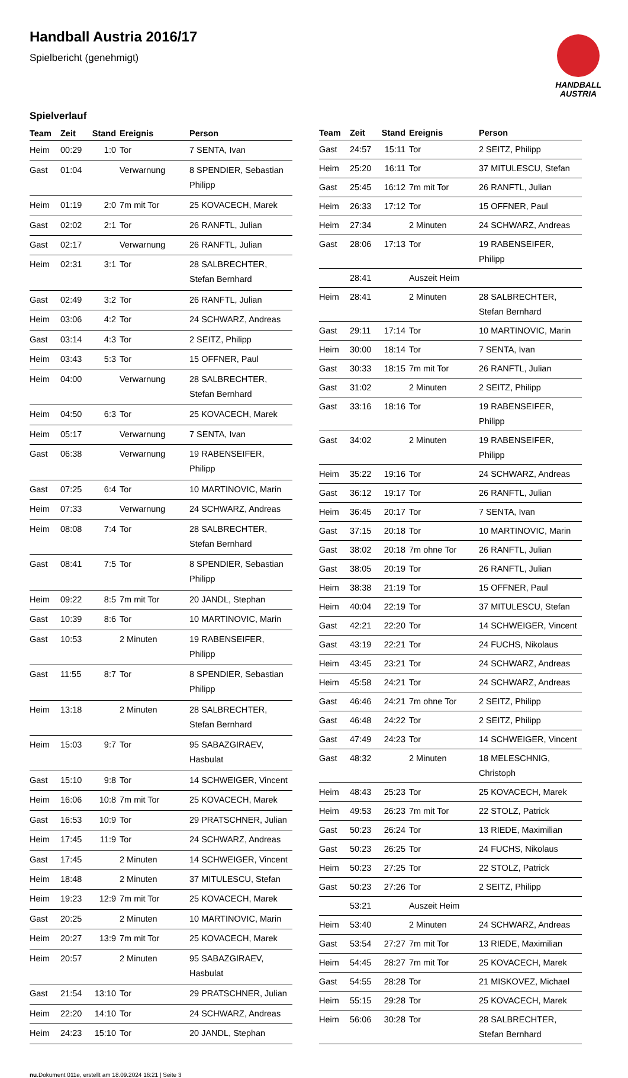Handball Austria 2016/17
Spielbericht (genehmigt)
HANDBALL
AUSTRIA
Spielverlauf
| Team | Zeit | Stand | Ereignis | Person |
| --- | --- | --- | --- | --- |
| Heim | 00:29 | 1:0 | Tor | 7 SENTA, Ivan |
| Gast | 01:04 | | Verwarnung | 8 SPENDIER, Sebastian Philipp |
| Heim | 01:19 | 2:0 | 7m mit Tor | 25 KOVACECH, Marek |
| Gast | 02:02 | 2:1 | Tor | 26 RANFTL, Julian |
| Gast | 02:17 | | Verwarnung | 26 RANFTL, Julian |
| Heim | 02:31 | 3:1 | Tor | 28 SALBRECHTER, Stefan Bernhard |
| Gast | 02:49 | 3:2 | Tor | 26 RANFTL, Julian |
| Heim | 03:06 | 4:2 | Tor | 24 SCHWARZ, Andreas |
| Gast | 03:14 | 4:3 | Tor | 2 SEITZ, Philipp |
| Heim | 03:43 | 5:3 | Tor | 15 OFFNER, Paul |
| Heim | 04:00 | | Verwarnung | 28 SALBRECHTER, Stefan Bernhard |
| Heim | 04:50 | 6:3 | Tor | 25 KOVACECH, Marek |
| Heim | 05:17 | | Verwarnung | 7 SENTA, Ivan |
| Gast | 06:38 | | Verwarnung | 19 RABENSEIFER, Philipp |
| Gast | 07:25 | 6:4 | Tor | 10 MARTINOVIC, Marin |
| Heim | 07:33 | | Verwarnung | 24 SCHWARZ, Andreas |
| Heim | 08:08 | 7:4 | Tor | 28 SALBRECHTER, Stefan Bernhard |
| Gast | 08:41 | 7:5 | Tor | 8 SPENDIER, Sebastian Philipp |
| Heim | 09:22 | 8:5 | 7m mit Tor | 20 JANDL, Stephan |
| Gast | 10:39 | 8:6 | Tor | 10 MARTINOVIC, Marin |
| Gast | 10:53 | | 2 Minuten | 19 RABENSEIFER, Philipp |
| Gast | 11:55 | 8:7 | Tor | 8 SPENDIER, Sebastian Philipp |
| Heim | 13:18 | | 2 Minuten | 28 SALBRECHTER, Stefan Bernhard |
| Heim | 15:03 | 9:7 | Tor | 95 SABAZGIRAEV, Hasbulat |
| Gast | 15:10 | 9:8 | Tor | 14 SCHWEIGER, Vincent |
| Heim | 16:06 | 10:8 | 7m mit Tor | 25 KOVACECH, Marek |
| Gast | 16:53 | 10:9 | Tor | 29 PRATSCHNER, Julian |
| Heim | 17:45 | 11:9 | Tor | 24 SCHWARZ, Andreas |
| Gast | 17:45 | | 2 Minuten | 14 SCHWEIGER, Vincent |
| Heim | 18:48 | | 2 Minuten | 37 MITULESCU, Stefan |
| Heim | 19:23 | 12:9 | 7m mit Tor | 25 KOVACECH, Marek |
| Gast | 20:25 | | 2 Minuten | 10 MARTINOVIC, Marin |
| Heim | 20:27 | 13:9 | 7m mit Tor | 25 KOVACECH, Marek |
| Heim | 20:57 | | 2 Minuten | 95 SABAZGIRAEV, Hasbulat |
| Gast | 21:54 | 13:10 | Tor | 29 PRATSCHNER, Julian |
| Heim | 22:20 | 14:10 | Tor | 24 SCHWARZ, Andreas |
| Heim | 24:23 | 15:10 | Tor | 20 JANDL, Stephan |
| Team | Zeit | Stand | Ereignis | Person |
| --- | --- | --- | --- | --- |
| Gast | 24:57 | 15:11 | Tor | 2 SEITZ, Philipp |
| Heim | 25:20 | 16:11 | Tor | 37 MITULESCU, Stefan |
| Gast | 25:45 | 16:12 | 7m mit Tor | 26 RANFTL, Julian |
| Heim | 26:33 | 17:12 | Tor | 15 OFFNER, Paul |
| Heim | 27:34 | | 2 Minuten | 24 SCHWARZ, Andreas |
| Gast | 28:06 | 17:13 | Tor | 19 RABENSEIFER, Philipp |
| | 28:41 | | Auszeit Heim | |
| Heim | 28:41 | | 2 Minuten | 28 SALBRECHTER, Stefan Bernhard |
| Gast | 29:11 | 17:14 | Tor | 10 MARTINOVIC, Marin |
| Heim | 30:00 | 18:14 | Tor | 7 SENTA, Ivan |
| Gast | 30:33 | 18:15 | 7m mit Tor | 26 RANFTL, Julian |
| Gast | 31:02 | | 2 Minuten | 2 SEITZ, Philipp |
| Gast | 33:16 | 18:16 | Tor | 19 RABENSEIFER, Philipp |
| Gast | 34:02 | | 2 Minuten | 19 RABENSEIFER, Philipp |
| Heim | 35:22 | 19:16 | Tor | 24 SCHWARZ, Andreas |
| Gast | 36:12 | 19:17 | Tor | 26 RANFTL, Julian |
| Heim | 36:45 | 20:17 | Tor | 7 SENTA, Ivan |
| Gast | 37:15 | 20:18 | Tor | 10 MARTINOVIC, Marin |
| Gast | 38:02 | 20:18 | 7m ohne Tor | 26 RANFTL, Julian |
| Gast | 38:05 | 20:19 | Tor | 26 RANFTL, Julian |
| Heim | 38:38 | 21:19 | Tor | 15 OFFNER, Paul |
| Heim | 40:04 | 22:19 | Tor | 37 MITULESCU, Stefan |
| Gast | 42:21 | 22:20 | Tor | 14 SCHWEIGER, Vincent |
| Gast | 43:19 | 22:21 | Tor | 24 FUCHS, Nikolaus |
| Heim | 43:45 | 23:21 | Tor | 24 SCHWARZ, Andreas |
| Heim | 45:58 | 24:21 | Tor | 24 SCHWARZ, Andreas |
| Gast | 46:46 | 24:21 | 7m ohne Tor | 2 SEITZ, Philipp |
| Gast | 46:48 | 24:22 | Tor | 2 SEITZ, Philipp |
| Gast | 47:49 | 24:23 | Tor | 14 SCHWEIGER, Vincent |
| Gast | 48:32 | | 2 Minuten | 18 MELESCHNIG, Christoph |
| Heim | 48:43 | 25:23 | Tor | 25 KOVACECH, Marek |
| Heim | 49:53 | 26:23 | 7m mit Tor | 22 STOLZ, Patrick |
| Gast | 50:23 | 26:24 | Tor | 13 RIEDE, Maximilian |
| Gast | 50:23 | 26:25 | Tor | 24 FUCHS, Nikolaus |
| Heim | 50:23 | 27:25 | Tor | 22 STOLZ, Patrick |
| Gast | 50:23 | 27:26 | Tor | 2 SEITZ, Philipp |
| | 53:21 | | Auszeit Heim | |
| Heim | 53:40 | | 2 Minuten | 24 SCHWARZ, Andreas |
| Gast | 53:54 | 27:27 | 7m mit Tor | 13 RIEDE, Maximilian |
| Heim | 54:45 | 28:27 | 7m mit Tor | 25 KOVACECH, Marek |
| Gast | 54:55 | 28:28 | Tor | 21 MISKOVEZ, Michael |
| Heim | 55:15 | 29:28 | Tor | 25 KOVACECH, Marek |
| Heim | 56:06 | 30:28 | Tor | 28 SALBRECHTER, Stefan Bernhard |
nu.Dokument 011e, erstellt am 18.09.2024 16:21 | Seite 3